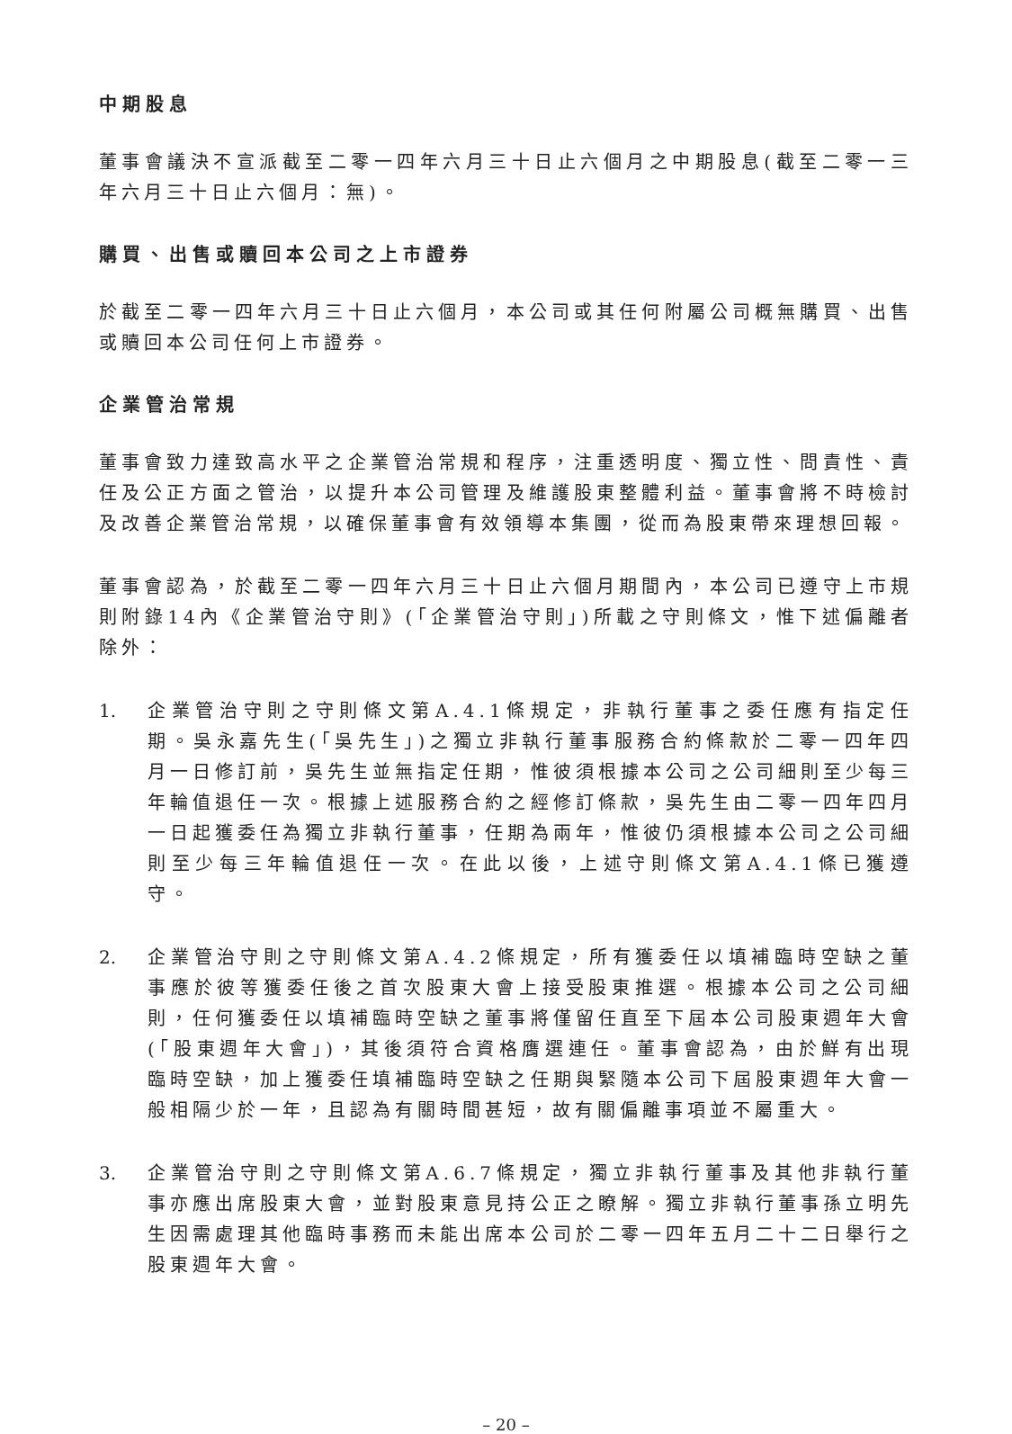中期股息
董事會議決不宣派截至二零一四年六月三十日止六個月之中期股息(截至二零一三年六月三十日止六個月：無)。
購買、出售或贖回本公司之上市證券
於截至二零一四年六月三十日止六個月，本公司或其任何附屬公司概無購買、出售或贖回本公司任何上市證券。
企業管治常規
董事會致力達致高水平之企業管治常規和程序，注重透明度、獨立性、問責性、責任及公正方面之管治，以提升本公司管理及維護股東整體利益。董事會將不時檢討及改善企業管治常規，以確保董事會有效領導本集團，從而為股東帶來理想回報。
董事會認為，於截至二零一四年六月三十日止六個月期間內，本公司已遵守上市規則附錄14內《企業管治守則》(「企業管治守則」)所載之守則條文，惟下述偏離者除外：
1. 企業管治守則之守則條文第A.4.1條規定，非執行董事之委任應有指定任期。吳永嘉先生(「吳先生」)之獨立非執行董事服務合約條款於二零一四年四月一日修訂前，吳先生並無指定任期，惟彼須根據本公司之公司細則至少每三年輪值退任一次。根據上述服務合約之經修訂條款，吳先生由二零一四年四月一日起獲委任為獨立非執行董事，任期為兩年，惟彼仍須根據本公司之公司細則至少每三年輪值退任一次。在此以後，上述守則條文第A.4.1條已獲遵守。
2. 企業管治守則之守則條文第A.4.2條規定，所有獲委任以填補臨時空缺之董事應於彼等獲委任後之首次股東大會上接受股東推選。根據本公司之公司細則，任何獲委任以填補臨時空缺之董事將僅留任直至下屆本公司股東週年大會(「股東週年大會」)，其後須符合資格膺選連任。董事會認為，由於鮮有出現臨時空缺，加上獲委任填補臨時空缺之任期與緊隨本公司下屆股東週年大會一般相隔少於一年，且認為有關時間甚短，故有關偏離事項並不屬重大。
3. 企業管治守則之守則條文第A.6.7條規定，獨立非執行董事及其他非執行董事亦應出席股東大會，並對股東意見持公正之瞭解。獨立非執行董事孫立明先生因需處理其他臨時事務而未能出席本公司於二零一四年五月二十二日舉行之股東週年大會。
– 20 –